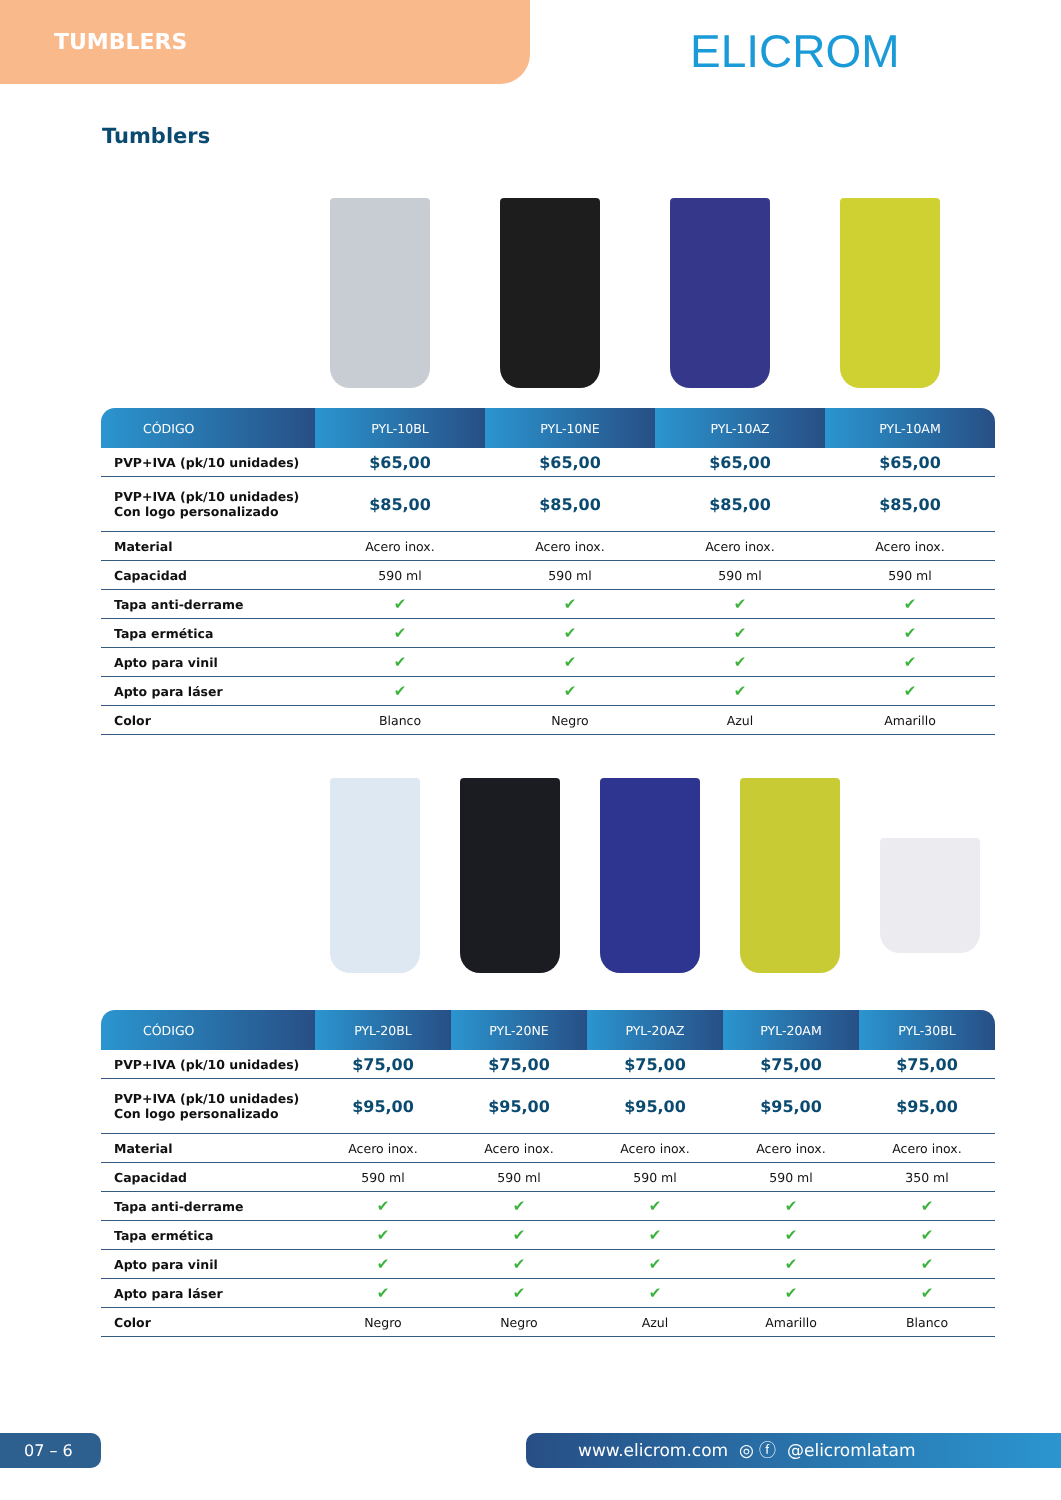TUMBLERS
ELICROM
Tumblers
| CÓDIGO | PYL-10BL | PYL-10NE | PYL-10AZ | PYL-10AM |
| --- | --- | --- | --- | --- |
| PVP+IVA (pk/10 unidades) | $65,00 | $65,00 | $65,00 | $65,00 |
| PVP+IVA (pk/10 unidades) Con logo personalizado | $85,00 | $85,00 | $85,00 | $85,00 |
| Material | Acero inox. | Acero inox. | Acero inox. | Acero inox. |
| Capacidad | 590 ml | 590 ml | 590 ml | 590 ml |
| Tapa anti-derrame | ✔ | ✔ | ✔ | ✔ |
| Tapa ermética | ✔ | ✔ | ✔ | ✔ |
| Apto para vinil | ✔ | ✔ | ✔ | ✔ |
| Apto para láser | ✔ | ✔ | ✔ | ✔ |
| Color | Blanco | Negro | Azul | Amarillo |
| CÓDIGO | PYL-20BL | PYL-20NE | PYL-20AZ | PYL-20AM | PYL-30BL |
| --- | --- | --- | --- | --- | --- |
| PVP+IVA (pk/10 unidades) | $75,00 | $75,00 | $75,00 | $75,00 | $75,00 |
| PVP+IVA (pk/10 unidades) Con logo personalizado | $95,00 | $95,00 | $95,00 | $95,00 | $95,00 |
| Material | Acero inox. | Acero inox. | Acero inox. | Acero inox. | Acero inox. |
| Capacidad | 590 ml | 590 ml | 590 ml | 590 ml | 350 ml |
| Tapa anti-derrame | ✔ | ✔ | ✔ | ✔ | ✔ |
| Tapa ermética | ✔ | ✔ | ✔ | ✔ | ✔ |
| Apto para vinil | ✔ | ✔ | ✔ | ✔ | ✔ |
| Apto para láser | ✔ | ✔ | ✔ | ✔ | ✔ |
| Color | Negro | Negro | Azul | Amarillo | Blanco |
07 – 6 www.elicrom.com ◎ ⓕ @elicromlatam